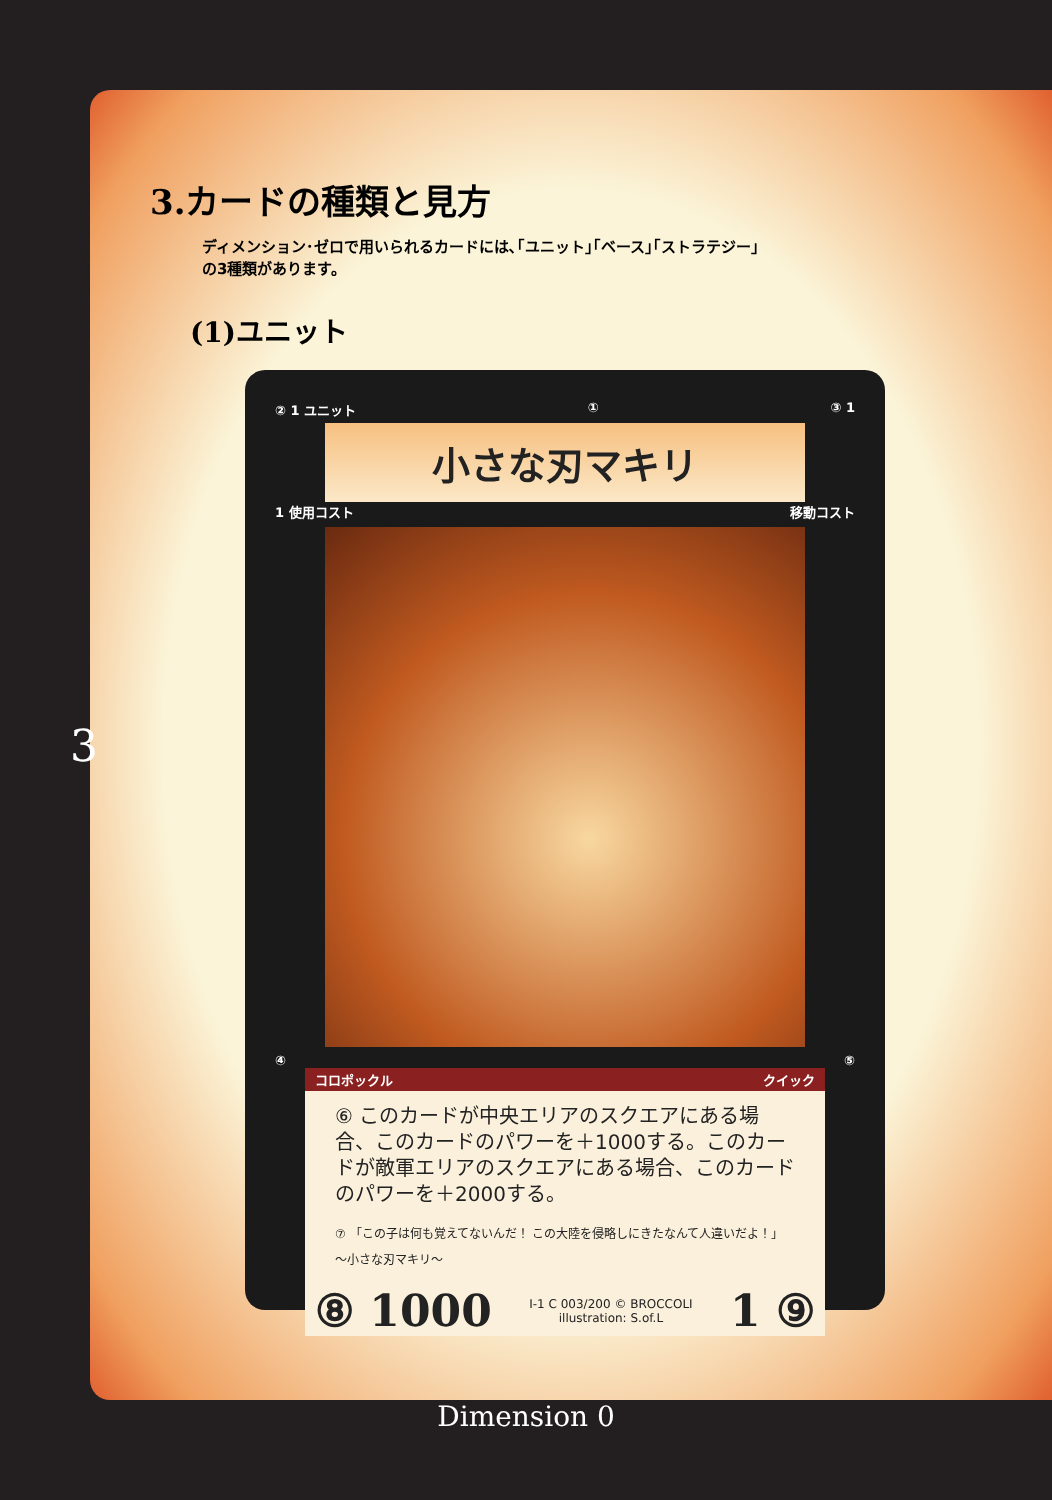3.カードの種類と見方
ディメンション･ゼロで用いられるカードには､｢ユニット｣｢ベース｣｢ストラテジー｣
の3種類があります。
(1)ユニット
② 1 ユニット ① ③ 1
小さな刃マキリ
1 使用コスト 移動コスト
④ ⑤
コロポックル クイック
⑥ このカードが中央エリアのスクエアにある場合、このカードのパワーを＋1000する。このカードが敵軍エリアのスクエアにある場合、このカードのパワーを＋2000する。
⑦ 「この子は何も覚えてないんだ！ この大陸を侵略しにきたなんて人違いだよ！」
～小さな刃マキリ～
⑧ 1000 I-1 C 003/200 © BROCCOLI
illustration: S.of.L 1 ⑨
3
Dimension 0